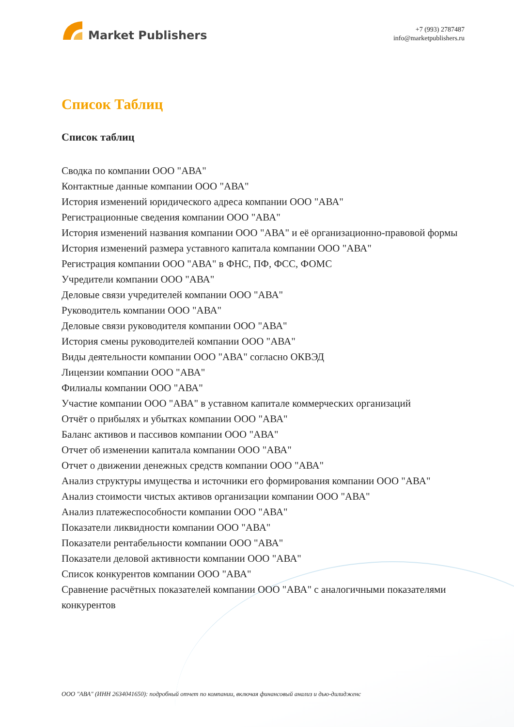Market Publishers
+7 (993) 2787487
info@marketpublishers.ru
Список Таблиц
Список таблиц
Сводка по компании ООО "АВА"
Контактные данные компании ООО "АВА"
История изменений юридического адреса компании ООО "АВА"
Регистрационные сведения компании ООО "АВА"
История изменений названия компании ООО "АВА" и её организационно-правовой формы
История изменений размера уставного капитала компании ООО "АВА"
Регистрация компании ООО "АВА" в ФНС, ПФ, ФСС, ФОМС
Учредители компании ООО "АВА"
Деловые связи учредителей компании ООО "АВА"
Руководитель компании ООО "АВА"
Деловые связи руководителя компании ООО "АВА"
История смены руководителей компании ООО "АВА"
Виды деятельности компании ООО "АВА" согласно ОКВЭД
Лицензии компании ООО "АВА"
Филиалы компании ООО "АВА"
Участие компании ООО "АВА" в уставном капитале коммерческих организаций
Отчёт о прибылях и убытках компании ООО "АВА"
Баланс активов и пассивов компании ООО "АВА"
Отчет об изменении капитала компании ООО "АВА"
Отчет о движении денежных средств компании ООО "АВА"
Анализ структуры имущества и источники его формирования компании ООО "АВА"
Анализ стоимости чистых активов организации компании ООО "АВА"
Анализ платежеспособности компании ООО "АВА"
Показатели ликвидности компании ООО "АВА"
Показатели рентабельности компании ООО "АВА"
Показатели деловой активности компании ООО "АВА"
Список конкурентов компании ООО "АВА"
Сравнение расчётных показателей компании ООО "АВА" с аналогичными показателями конкурентов
ООО "АВА" (ИНН 2634041650): подробный отчет по компании, включая финансовый анализ и дью-дилидженс